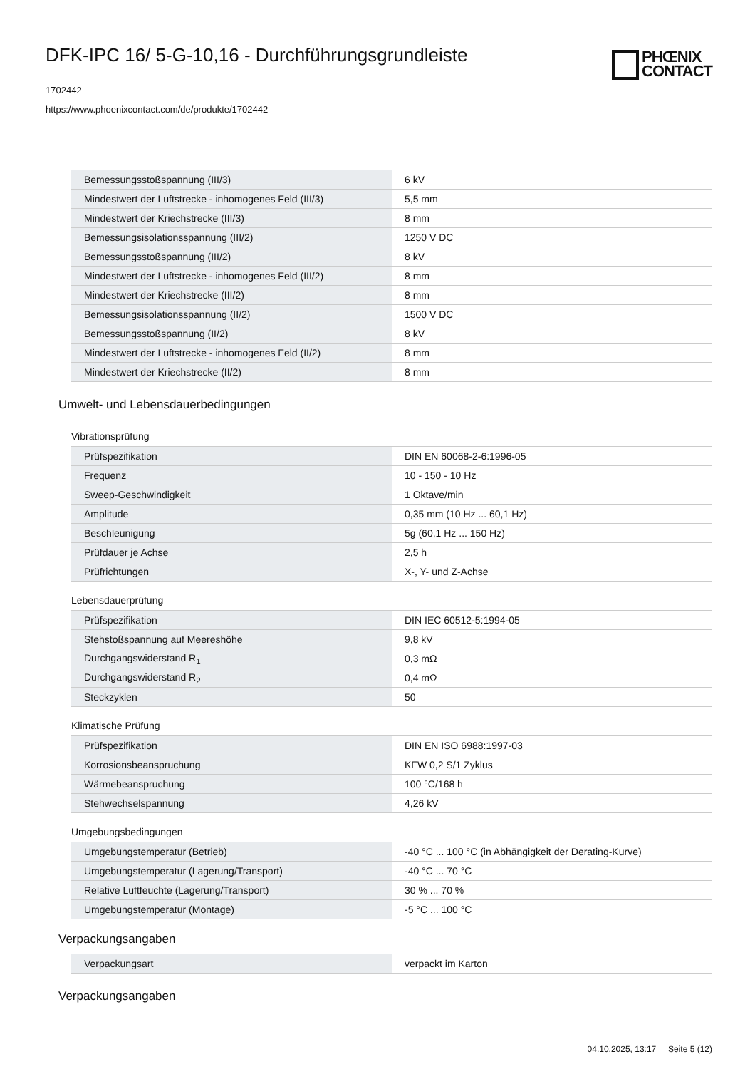DFK-IPC 16/ 5-G-10,16 - Durchführungsgrundleiste
1702442
https://www.phoenixcontact.com/de/produkte/1702442
PHŒNIX
CONTACT
| Bemessungsstoßspannung (III/3) | 6 kV |
| Mindestwert der Luftstrecke - inhomogenes Feld (III/3) | 5,5 mm |
| Mindestwert der Kriechstrecke (III/3) | 8 mm |
| Bemessungsisolationsspannung (III/2) | 1250 V DC |
| Bemessungsstoßspannung (III/2) | 8 kV |
| Mindestwert der Luftstrecke - inhomogenes Feld (III/2) | 8 mm |
| Mindestwert der Kriechstrecke (III/2) | 8 mm |
| Bemessungsisolationsspannung (II/2) | 1500 V DC |
| Bemessungsstoßspannung (II/2) | 8 kV |
| Mindestwert der Luftstrecke - inhomogenes Feld (II/2) | 8 mm |
| Mindestwert der Kriechstrecke (II/2) | 8 mm |
Umwelt- und Lebensdauerbedingungen
Vibrationsprüfung
| Prüfspezifikation | DIN EN 60068-2-6:1996-05 |
| Frequenz | 10 - 150 - 10 Hz |
| Sweep-Geschwindigkeit | 1 Oktave/min |
| Amplitude | 0,35 mm (10 Hz ... 60,1 Hz) |
| Beschleunigung | 5g (60,1 Hz ... 150 Hz) |
| Prüfdauer je Achse | 2,5 h |
| Prüfrichtungen | X-, Y- und Z-Achse |
Lebensdauerprüfung
| Prüfspezifikation | DIN IEC 60512-5:1994-05 |
| Stehstoßspannung auf Meereshöhe | 9,8 kV |
| Durchgangswiderstand R<sub>1</sub> | 0,3 mΩ |
| Durchgangswiderstand R<sub>2</sub> | 0,4 mΩ |
| Steckzyklen | 50 |
Klimatische Prüfung
| Prüfspezifikation | DIN EN ISO 6988:1997-03 |
| Korrosionsbeanspruchung | KFW 0,2 S/1 Zyklus |
| Wärmebeanspruchung | 100 °C/168 h |
| Stehwechselspannung | 4,26 kV |
Umgebungsbedingungen
| Umgebungstemperatur (Betrieb) | -40 °C ... 100 °C (in Abhängigkeit der Derating-Kurve) |
| Umgebungstemperatur (Lagerung/Transport) | -40 °C ... 70 °C |
| Relative Luftfeuchte (Lagerung/Transport) | 30 % ... 70 % |
| Umgebungstemperatur (Montage) | -5 °C ... 100 °C |
Verpackungsangaben
| Verpackungsart | verpackt im Karton |
Verpackungsangaben
04.10.2025, 13:17 Seite 5 (12)